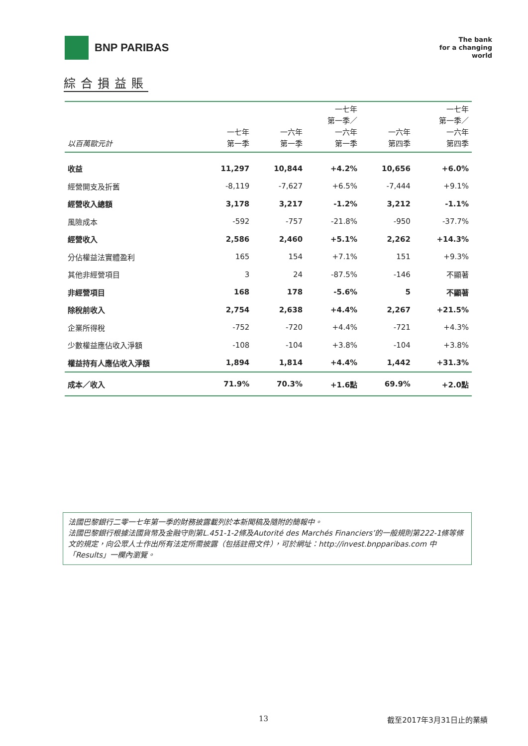BNP PARIBAS
The bank
for a changing
world
綜合損益賬
| 以百萬歐元計 | 一七年 第一季 | 一六年 第一季 | 一七年 第一季／ 一六年 第一季 | 一六年 第四季 | 一七年 第一季／ 一六年 第四季 |
| --- | --- | --- | --- | --- | --- |
| 收益 | 11,297 | 10,844 | +4.2% | 10,656 | +6.0% |
| 經營開支及折舊 | -8,119 | -7,627 | +6.5% | -7,444 | +9.1% |
| 經營收入總額 | 3,178 | 3,217 | -1.2% | 3,212 | -1.1% |
| 風險成本 | -592 | -757 | -21.8% | -950 | -37.7% |
| 經營收入 | 2,586 | 2,460 | +5.1% | 2,262 | +14.3% |
| 分佔權益法實體盈利 | 165 | 154 | +7.1% | 151 | +9.3% |
| 其他非經營項目 | 3 | 24 | -87.5% | -146 | 不顯著 |
| 非經營項目 | 168 | 178 | -5.6% | 5 | 不顯著 |
| 除稅前收入 | 2,754 | 2,638 | +4.4% | 2,267 | +21.5% |
| 企業所得稅 | -752 | -720 | +4.4% | -721 | +4.3% |
| 少數權益應佔收入淨額 | -108 | -104 | +3.8% | -104 | +3.8% |
| 權益持有人應佔收入淨額 | 1,894 | 1,814 | +4.4% | 1,442 | +31.3% |
| 成本／收入 | 71.9% | 70.3% | +1.6點 | 69.9% | +2.0點 |
法國巴黎銀行二零一七年第一季的財務披露載列於本新聞稿及隨附的簡報中。
法國巴黎銀行根據法國貨幣及金融守則第L.451-1-2條及Autorité des Marchés Financiers’的一般規則第222-1條等條文的規定，向公眾人士作出所有法定所需披露（包括註冊文件），可於網址：http://invest.bnpparibas.com 中「Results」一欄內瀏覽。
13 截至2017年3月31日止的業績